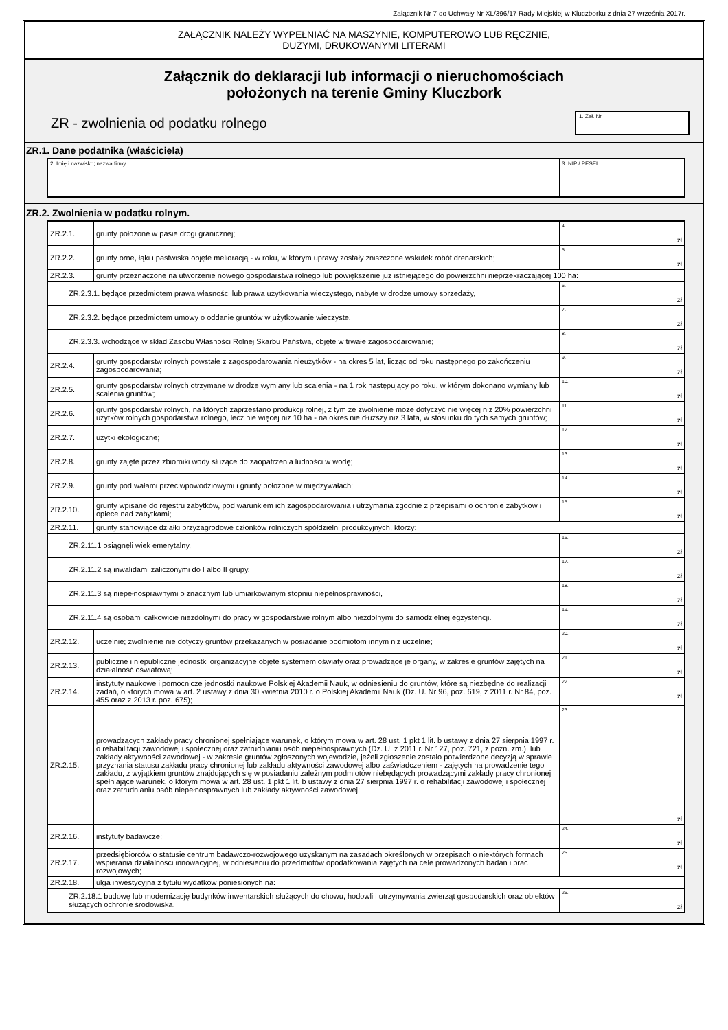Załącznik Nr 7 do Uchwały Nr XL/396/17 Rady Miejskiej w Kluczborku z dnia 27 września 2017r.
ZAŁĄCZNIK NALEŻY WYPEŁNIAĆ NA MASZYNIE, KOMPUTEROWO LUB RĘCZNIE,
DUŻYMI, DRUKOWANYMI LITERAMI
Załącznik do deklaracji lub informacji o nieruchomościach
położonych na terenie Gminy Kluczbork
ZR - zwolnienia od podatku rolnego
1. Zał. Nr
ZR.1. Dane podatnika (właściciela)
| 2. Imię i nazwisko; nazwa firmy | 3. NIP / PESEL |
ZR.2. Zwolnienia w podatku rolnym.
| ZR.2.1. | grunty położone w pasie drogi granicznej; | 4. zł |
| ZR.2.2. | grunty orne, łąki i pastwiska objęte melioracją - w roku, w którym uprawy zostały zniszczone wskutek robót drenarskich; | 5. zł |
| ZR.2.3. | grunty przeznaczone na utworzenie nowego gospodarstwa rolnego lub powiększenie już istniejącego do powierzchni nieprzekraczającej 100 ha: | |
| ZR.2.3.1. będące przedmiotem prawa własności lub prawa użytkowania wieczystego, nabyte w drodze umowy sprzedaży, | | 6. zł |
| ZR.2.3.2. będące przedmiotem umowy o oddanie gruntów w użytkowanie wieczyste, | | 7. zł |
| ZR.2.3.3. wchodzące w skład Zasobu Własności Rolnej Skarbu Państwa, objęte w trwałe zagospodarowanie; | | 8. zł |
| ZR.2.4. | grunty gospodarstw rolnych powstałe z zagospodarowania nieużytków - na okres 5 lat, licząc od roku następnego po zakończeniu zagospodarowania; | 9. zł |
| ZR.2.5. | grunty gospodarstw rolnych otrzymane w drodze wymiany lub scalenia - na 1 rok następujący po roku, w którym dokonano wymiany lub scalenia gruntów; | 10. zł |
| ZR.2.6. | grunty gospodarstw rolnych, na których zaprzestano produkcji rolnej, z tym że zwolnienie może dotyczyć nie więcej niż 20% powierzchni użytków rolnych gospodarstwa rolnego, lecz nie więcej niż 10 ha - na okres nie dłuższy niż 3 lata, w stosunku do tych samych gruntów; | 11. zł |
| ZR.2.7. | użytki ekologiczne; | 12. zł |
| ZR.2.8. | grunty zajęte przez zbiorniki wody służące do zaopatrzenia ludności w wodę; | 13. zł |
| ZR.2.9. | grunty pod wałami przeciwpowodziowymi i grunty położone w międzywałach; | 14. zł |
| ZR.2.10. | grunty wpisane do rejestru zabytków, pod warunkiem ich zagospodarowania i utrzymania zgodnie z przepisami o ochronie zabytków i opiece nad zabytkami; | 15. zł |
| ZR.2.11. | grunty stanowiące działki przyzagrodowe członków rolniczych spółdzielni produkcyjnych, którzy: | |
| ZR.2.11.1 osiągnęli wiek emerytalny, | | 16. zł |
| ZR.2.11.2 są inwalidami zaliczonymi do I albo II grupy, | | 17. zł |
| ZR.2.11.3 są niepełnosprawnymi o znacznym lub umiarkowanym stopniu niepełnosprawności, | | 18. zł |
| ZR.2.11.4 są osobami całkowicie niezdolnymi do pracy w gospodarstwie rolnym albo niezdolnymi do samodzielnej egzystencji. | | 19. zł |
| ZR.2.12. | uczelnie; zwolnienie nie dotyczy gruntów przekazanych w posiadanie podmiotom innym niż uczelnie; | 20. zł |
| ZR.2.13. | publiczne i niepubliczne jednostki organizacyjne objęte systemem oświaty oraz prowadzące je organy, w zakresie gruntów zajętych na działalność oświatową; | 21. zł |
| ZR.2.14. | instytuty naukowe i pomocnicze jednostki naukowe Polskiej Akademii Nauk, w odniesieniu do gruntów, które są niezbędne do realizacji zadań, o których mowa w art. 2 ustawy z dnia 30 kwietnia 2010 r. o Polskiej Akademii Nauk (Dz. U. Nr 96, poz. 619, z 2011 r. Nr 84, poz. 455 oraz z 2013 r. poz. 675); | 22. zł |
| ZR.2.15. | prowadzących zakłady pracy chronionej spełniające warunek, o którym mowa w art. 28 ust. 1 pkt 1 lit. b ustawy z dnia 27 sierpnia 1997 r. o rehabilitacji zawodowej i społecznej oraz zatrudnianiu osób niepełnosprawnych (Dz. U. z 2011 r. Nr 127, poz. 721, z późn. zm.), lub zakłady aktywności zawodowej - w zakresie gruntów zgłoszonych wojewodzie, jeżeli zgłoszenie zostało potwierdzone decyzją w sprawie przyznania statusu zakładu pracy chronionej lub zakładu aktywności zawodowej albo zaświadczeniem - zajętych na prowadzenie tego zakładu, z wyjątkiem gruntów znajdujących się w posiadaniu zależnym podmiotów niebędących prowadzącymi zakłady pracy chronionej spełniające warunek, o którym mowa w art. 28 ust. 1 pkt 1 lit. b ustawy z dnia 27 sierpnia 1997 r. o rehabilitacji zawodowej i społecznej oraz zatrudnianiu osób niepełnosprawnych lub zakłady aktywności zawodowej; | 23. zł |
| ZR.2.16. | instytuty badawcze; | 24. zł |
| ZR.2.17. | przedsiębiorców o statusie centrum badawczo-rozwojowego uzyskanym na zasadach określonych w przepisach o niektórych formach wspierania działalności innowacyjnej, w odniesieniu do przedmiotów opodatkowania zajętych na cele prowadzonych badań i prac rozwojowych; | 25. zł |
| ZR.2.18. | ulga inwestycyjna z tytułu wydatków poniesionych na: | |
| ZR.2.18.1 budowę lub modernizację budynków inwentarskich służących do chowu, hodowli i utrzymywania zwierząt gospodarskich oraz obiektów służących ochronie środowiska, | | 26. zł |